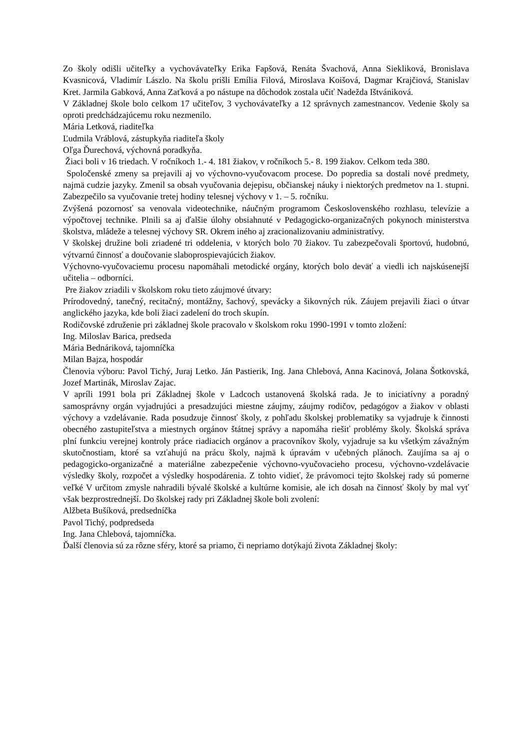Zo školy odišli učiteľky a vychovávateľky Erika Fapšová, Renáta Švachová, Anna Siekliková, Bronislava Kvasnicová, Vladimír Lászlo. Na školu prišli Emília Filová, Miroslava Koišová, Dagmar Krajčiová, Stanislav Kret. Jarmila Gabková, Anna Zaťková a po nástupe na dôchodok zostala učiť Nadežda Ištvániková.
V Základnej škole bolo celkom 17 učiteľov, 3 vychovávateľky a 12 správnych zamestnancov. Vedenie školy sa oproti predchádzajúcemu roku nezmenilo.
Mária Letková, riaditeľka
Ľudmila Vráblová, zástupkyňa riaditeľa školy
Oľga Ďurechová, výchovná poradkyňa.
Žiaci boli v 16 triedach. V ročníkoch 1.- 4. 181 žiakov, v ročníkoch 5.- 8. 199 žiakov. Celkom teda 380.
Spoločenské zmeny sa prejavili aj vo výchovno-vyučovacom procese. Do popredia sa dostali nové predmety, najmä cudzie jazyky. Zmenil sa obsah vyučovania dejepisu, občianskej náuky i niektorých predmetov na 1. stupni. Zabezpečilo sa vyučovanie tretej hodiny telesnej výchovy v 1. – 5. ročníku.
Zvýšená pozornosť sa venovala videotechnike, náučným programom Československého rozhlasu, televízie a výpočtovej technike. Plnili sa aj ďalšie úlohy obsiahnuté v Pedagogicko-organizačných pokynoch ministerstva školstva, mládeže a telesnej výchovy SR. Okrem iného aj zracionalizovaniu administratívy.
V školskej družine boli zriadené tri oddelenia, v ktorých bolo 70 žiakov. Tu zabezpečovali športovú, hudobnú, výtvarnú činnosť a doučovanie slaboprospievajúcich žiakov.
Výchovno-vyučovaciemu procesu napomáhali metodické orgány, ktorých bolo deväť a viedli ich najskúsenejší učitelia – odborníci.
Pre žiakov zriadili v školskom roku tieto záujmové útvary:
Prírodovedný, tanečný, recitačný, montážny, šachový, spevácky a šikovných rúk. Záujem prejavili žiaci o útvar anglického jazyka, kde boli žiaci zadelení do troch skupín.
Rodičovské združenie pri základnej škole pracovalo v školskom roku 1990-1991 v tomto zložení:
Ing. Miloslav Barica, predseda
Mária Bednáriková, tajomníčka
Milan Bajza, hospodár
Členovia výboru: Pavol Tichý, Juraj Letko. Ján Pastierik, Ing. Jana Chlebová, Anna Kacinová, Jolana Šotkovská, Jozef Martinák, Miroslav Zajac.
V apríli 1991 bola pri Základnej škole v Ladcoch ustanovená školská rada. Je to iniciatívny a poradný samosprávny orgán vyjadrujúci a presadzujúci miestne záujmy, záujmy rodičov, pedagógov a žiakov v oblasti výchovy a vzdelávanie. Rada posudzuje činnosť školy, z pohľadu školskej problematiky sa vyjadruje k činnosti obecného zastupiteľstva a miestnych orgánov štátnej správy a napomáha riešiť problémy školy. Školská správa plní funkciu verejnej kontroly práce riadiacich orgánov a pracovníkov školy, vyjadruje sa ku všetkým závažným skutočnostiam, ktoré sa vzťahujú na prácu školy, najmä k úpravám v učebných plánoch. Zaujíma sa aj o pedagogicko-organizačné a materiálne zabezpečenie výchovno-vyučovacieho procesu, výchovno-vzdelávacie výsledky školy, rozpočet a výsledky hospodárenia. Z tohto vidieť, že právomoci tejto školskej rady sú pomerne veľké V určitom zmysle nahradili bývalé školské a kultúrne komisie, ale ich dosah na činnosť školy by mal vyť však bezprostrednejší. Do školskej rady pri Základnej škole boli zvolení:
Alžbeta Bušíková, predsedníčka
Pavol Tichý, podpredseda
Ing. Jana Chlebová, tajomníčka.
Ďalší členovia sú za rôzne sféry, ktoré sa priamo, či nepriamo dotýkajú života Základnej školy: